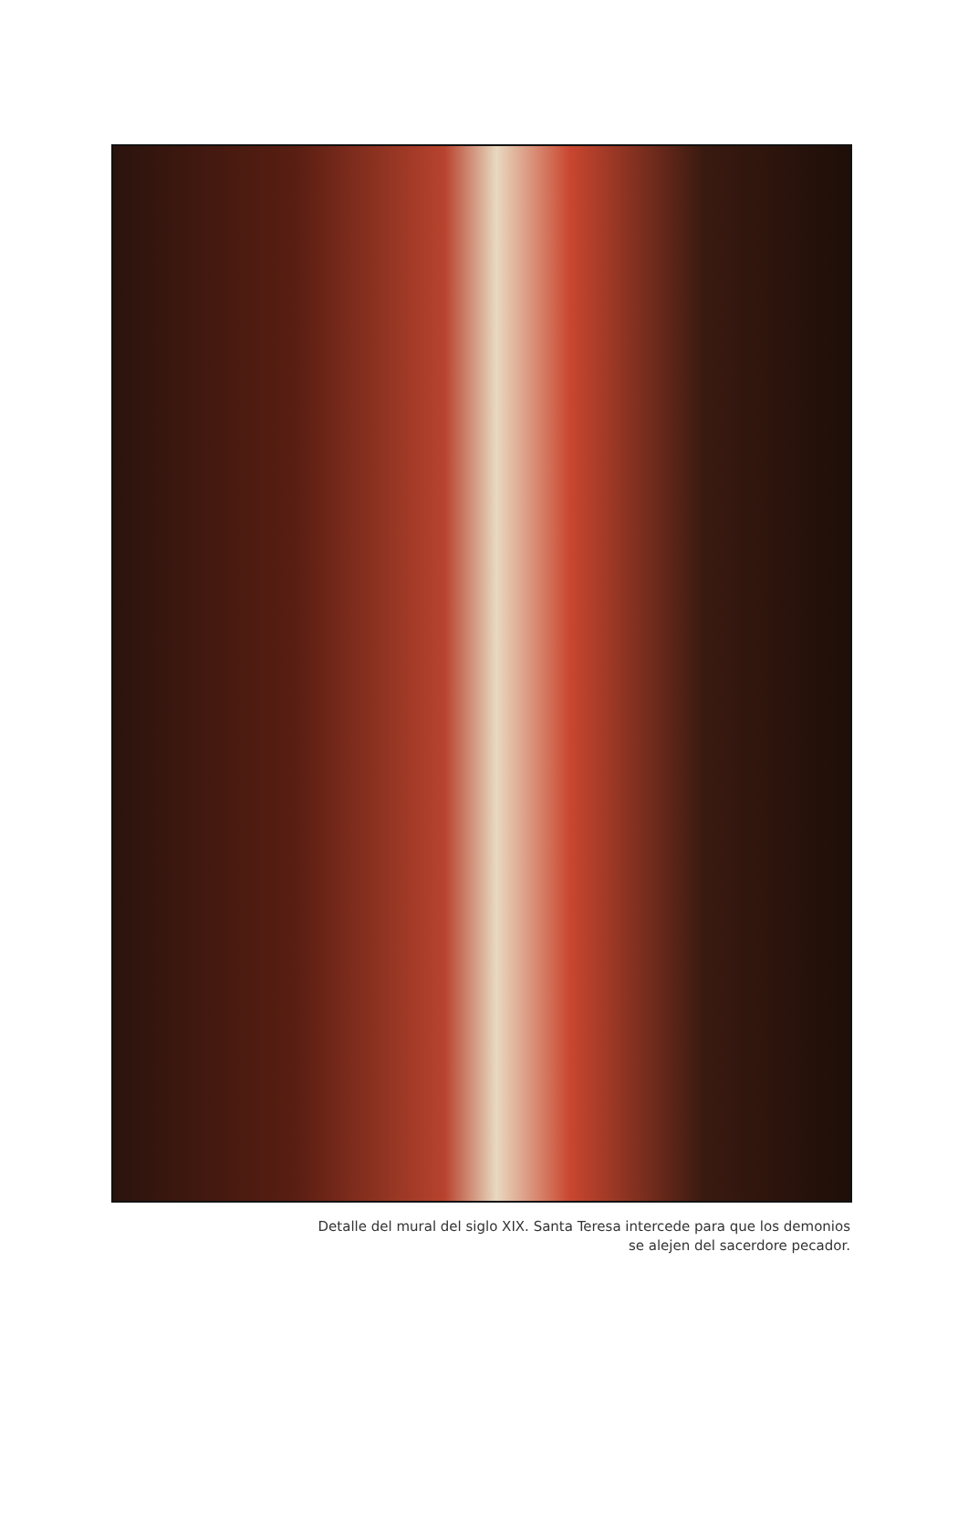Detalle del mural del siglo XIX. Santa Teresa intercede para que los demonios
se alejen del sacerdore pecador.